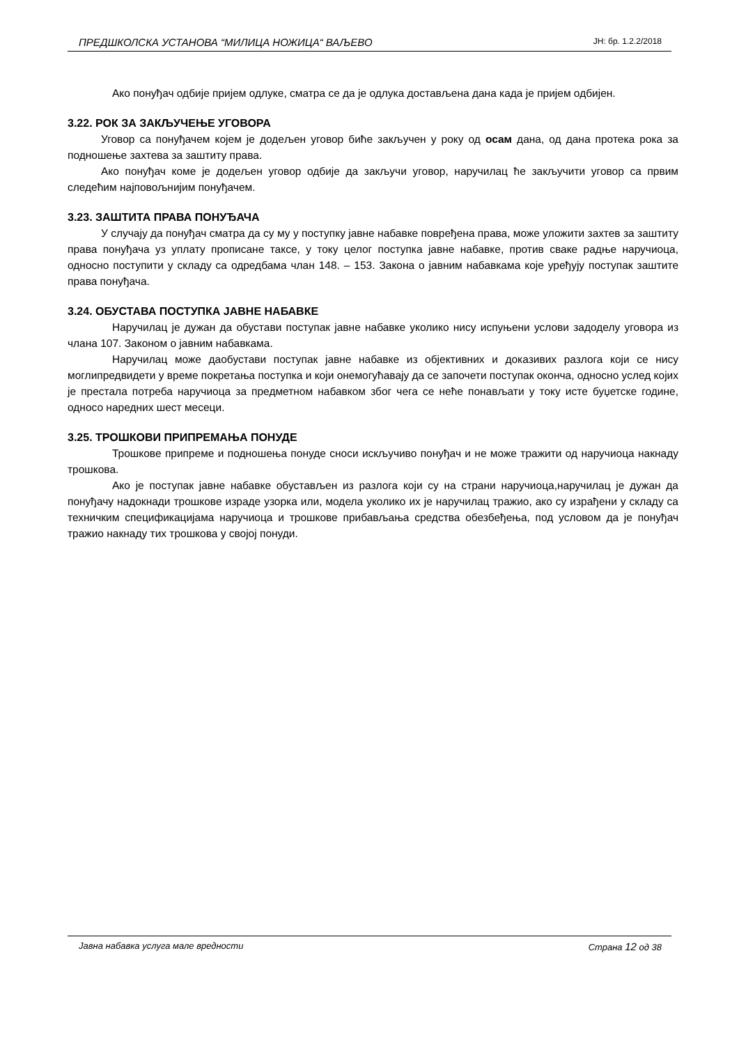ПРЕДШКОЛСКА УСТАНОВА “МИЛИЦА НОЖИЦА“ ВАЉЕВО ЈН: бр. 1.2.2/2018
Ако понуђач одбије пријем одлуке, сматра се да је одлука достављена дана када је пријем одбијен.
3.22. РОК ЗА ЗАКЉУЧЕЊЕ УГОВОРА
Уговор са понуђачем којем је додељен уговор биће закључен у року од осам дана, од дана протека рока за подношење захтева за заштиту права.
Ако понуђач коме је додељен уговор одбије да закључи уговор, наручилац ће закључити уговор са првим следећим најповољнијим понуђачем.
3.23. ЗАШТИТА ПРАВА ПОНУЂАЧА
У случају да понуђач сматра да су му у поступку јавне набавке повређена права, може уложити захтев за заштиту права понуђача уз уплату прописане таксе, у току целог поступка јавне набавке, против сваке радње наручиоца, односно поступити у складу са одредбама члан 148. – 153. Закона о јавним набавкама које уређују поступак заштите права понуђача.
3.24. ОБУСТАВА ПОСТУПКА ЈАВНЕ НАБАВКЕ
Наручилац је дужан да обустави поступак јавне набавке уколико нису испуњени услови задоделу уговора из члана 107. Законом о јавним набавкама.
Наручилац може даобустави поступак јавне набавке из објективних и доказивих разлога који се нису моглипредвидети у време покретања поступка и који онемогућавају да се започети поступак оконча, односно услед којих је престала потреба наручиоца за предметном набавком због чега се неће понављати у току исте буџетске године, односо наредних шест месеци.
3.25. ТРОШКОВИ ПРИПРЕМАЊА ПОНУДЕ
Трошкове припреме и подношења понуде сноси искључиво понуђач и не може тражити од наручиоца накнаду трошкова.
Ако је поступак јавне набавке обустављен из разлога који су на страни наручиоца,наручилац је дужан да понуђачу надокнади трошкове израде узорка или, модела уколико их је наручилац тражио, ако су израђени у складу са техничким спецификацијама наручиоца и трошкове прибављања средства обезбеђења, под условом да је понуђач тражио накнаду тих трошкова у својој понуди.
Јавна набавка услуга мале вредности Страна 12 од 38